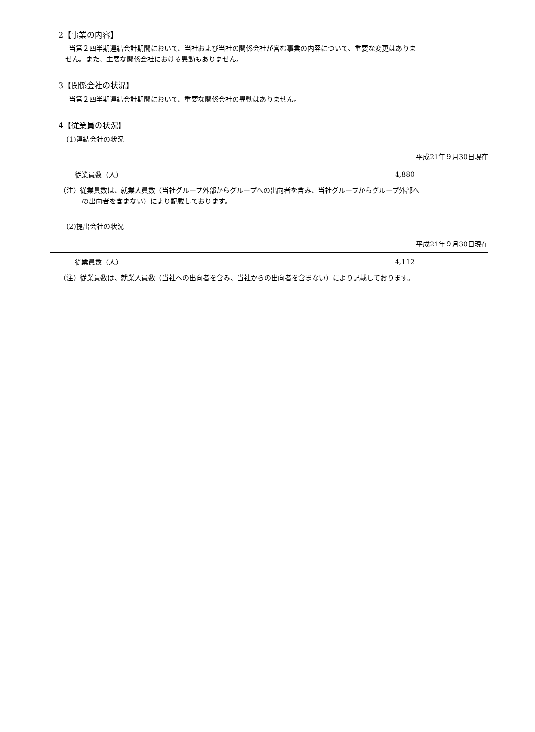2【事業の内容】
当第２四半期連結会計期間において、当社および当社の関係会社が営む事業の内容について、重要な変更はありま
せん。また、主要な関係会社における異動もありません。
3【関係会社の状況】
当第２四半期連結会計期間において、重要な関係会社の異動はありません。
4【従業員の状況】
(1)連結会社の状況
平成21年９月30日現在
| 従業員数（人） | 4,880 |
（注）従業員数は、就業人員数（当社グループ外部からグループへの出向者を含み、当社グループからグループ外部へ
の出向者を含まない）により記載しております。
(2)提出会社の状況
平成21年９月30日現在
| 従業員数（人） | 4,112 |
（注）従業員数は、就業人員数（当社への出向者を含み、当社からの出向者を含まない）により記載しております。